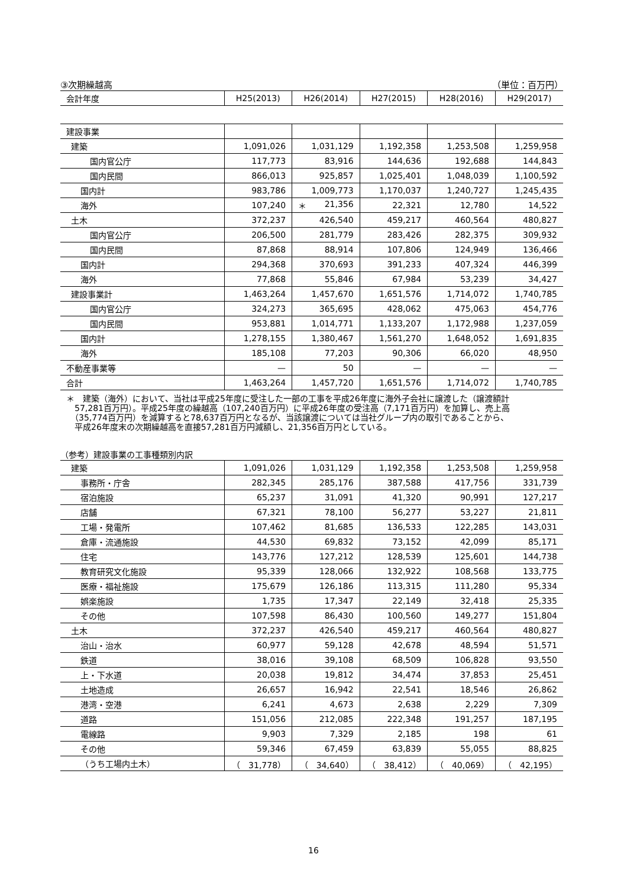③次期繰越高 （単位：百万円）
| 会計年度 | H25(2013) | H26(2014) | H27(2015) | H28(2016) | H29(2017) |
| --- | --- | --- | --- | --- | --- |
| 建設事業 | | | | | |
| 建築 | 1,091,026 | 1,031,129 | 1,192,358 | 1,253,508 | 1,259,958 |
| 国内官公庁 | 117,773 | 83,916 | 144,636 | 192,688 | 144,843 |
| 国内民間 | 866,013 | 925,857 | 1,025,401 | 1,048,039 | 1,100,592 |
| 国内計 | 983,786 | 1,009,773 | 1,170,037 | 1,240,727 | 1,245,435 |
| 海外 | 107,240 | ＊ 21,356 | 22,321 | 12,780 | 14,522 |
| 土木 | 372,237 | 426,540 | 459,217 | 460,564 | 480,827 |
| 国内官公庁 | 206,500 | 281,779 | 283,426 | 282,375 | 309,932 |
| 国内民間 | 87,868 | 88,914 | 107,806 | 124,949 | 136,466 |
| 国内計 | 294,368 | 370,693 | 391,233 | 407,324 | 446,399 |
| 海外 | 77,868 | 55,846 | 67,984 | 53,239 | 34,427 |
| 建設事業計 | 1,463,264 | 1,457,670 | 1,651,576 | 1,714,072 | 1,740,785 |
| 国内官公庁 | 324,273 | 365,695 | 428,062 | 475,063 | 454,776 |
| 国内民間 | 953,881 | 1,014,771 | 1,133,207 | 1,172,988 | 1,237,059 |
| 国内計 | 1,278,155 | 1,380,467 | 1,561,270 | 1,648,052 | 1,691,835 |
| 海外 | 185,108 | 77,203 | 90,306 | 66,020 | 48,950 |
| 不動産事業等 | — | 50 | — | — | — |
| 合計 | 1,463,264 | 1,457,720 | 1,651,576 | 1,714,072 | 1,740,785 |
＊　建築（海外）において、当社は平成25年度に受注した一部の工事を平成26年度に海外子会社に譲渡した（譲渡額計
　57,281百万円）。平成25年度の繰越高（107,240百万円）に平成26年度の受注高（7,171百万円）を加算し、売上高
　（35,774百万円）を減算すると78,637百万円となるが、当該譲渡については当社グループ内の取引であることから、
　平成26年度末の次期繰越高を直接57,281百万円減額し、21,356百万円としている。
（参考）建設事業の工事種類別内訳
| 建築 | 1,091,026 | 1,031,129 | 1,192,358 | 1,253,508 | 1,259,958 |
| 事務所・庁舎 | 282,345 | 285,176 | 387,588 | 417,756 | 331,739 |
| 宿泊施設 | 65,237 | 31,091 | 41,320 | 90,991 | 127,217 |
| 店舗 | 67,321 | 78,100 | 56,277 | 53,227 | 21,811 |
| 工場・発電所 | 107,462 | 81,685 | 136,533 | 122,285 | 143,031 |
| 倉庫・流通施設 | 44,530 | 69,832 | 73,152 | 42,099 | 85,171 |
| 住宅 | 143,776 | 127,212 | 128,539 | 125,601 | 144,738 |
| 教育研究文化施設 | 95,339 | 128,066 | 132,922 | 108,568 | 133,775 |
| 医療・福祉施設 | 175,679 | 126,186 | 113,315 | 111,280 | 95,334 |
| 娯楽施設 | 1,735 | 17,347 | 22,149 | 32,418 | 25,335 |
| その他 | 107,598 | 86,430 | 100,560 | 149,277 | 151,804 |
| 土木 | 372,237 | 426,540 | 459,217 | 460,564 | 480,827 |
| 治山・治水 | 60,977 | 59,128 | 42,678 | 48,594 | 51,571 |
| 鉄道 | 38,016 | 39,108 | 68,509 | 106,828 | 93,550 |
| 上・下水道 | 20,038 | 19,812 | 34,474 | 37,853 | 25,451 |
| 土地造成 | 26,657 | 16,942 | 22,541 | 18,546 | 26,862 |
| 港湾・空港 | 6,241 | 4,673 | 2,638 | 2,229 | 7,309 |
| 道路 | 151,056 | 212,085 | 222,348 | 191,257 | 187,195 |
| 電線路 | 9,903 | 7,329 | 2,185 | 198 | 61 |
| その他 | 59,346 | 67,459 | 63,839 | 55,055 | 88,825 |
| （うち工場内土木） | （ 31,778） | （ 34,640） | （ 38,412） | （ 40,069） | （ 42,195） |
16